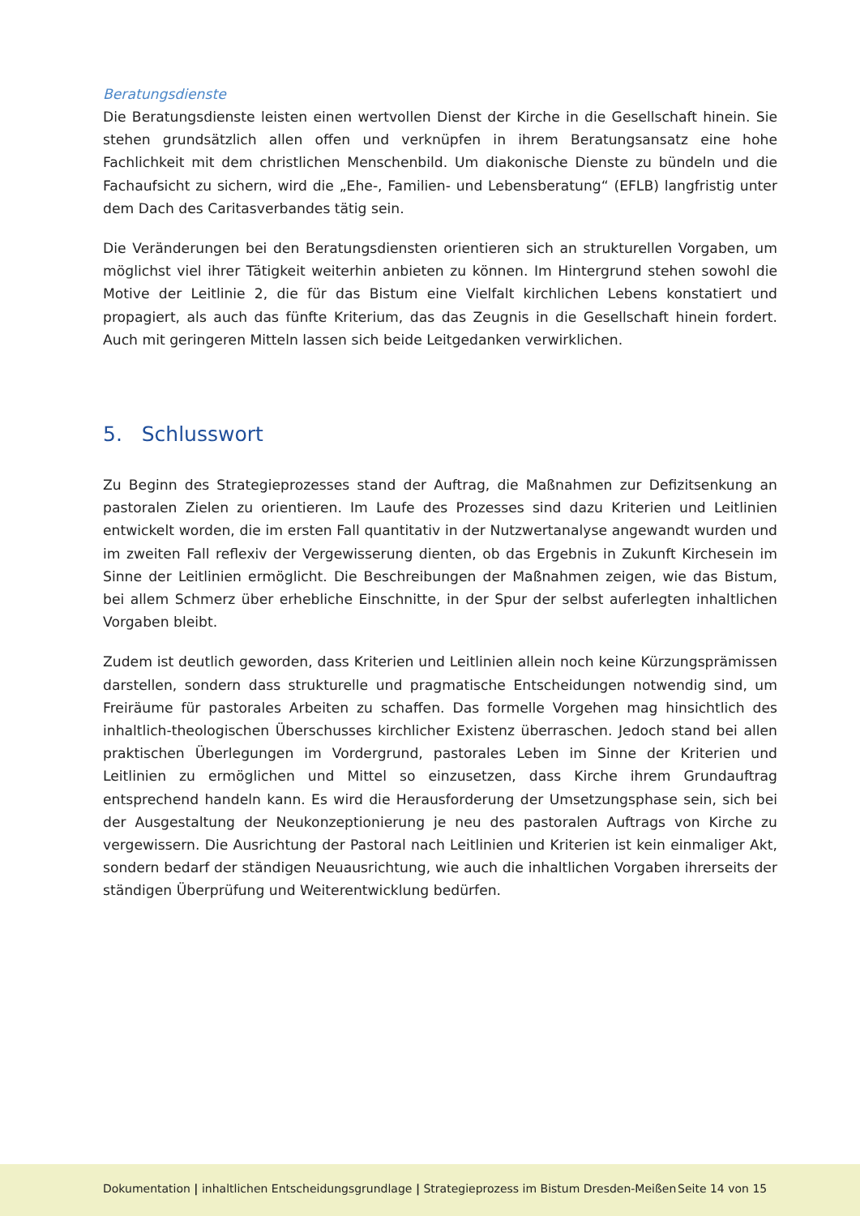Beratungsdienste
Die Beratungsdienste leisten einen wertvollen Dienst der Kirche in die Gesellschaft hinein. Sie stehen grundsätzlich allen offen und verknüpfen in ihrem Beratungsansatz eine hohe Fachlichkeit mit dem christlichen Menschenbild. Um diakonische Dienste zu bündeln und die Fachaufsicht zu sichern, wird die „Ehe-, Familien- und Lebensberatung“ (EFLB) langfristig unter dem Dach des Caritasverbandes tätig sein.
Die Veränderungen bei den Beratungsdiensten orientieren sich an strukturellen Vorgaben, um möglichst viel ihrer Tätigkeit weiterhin anbieten zu können. Im Hintergrund stehen sowohl die Motive der Leitlinie 2, die für das Bistum eine Vielfalt kirchlichen Lebens konstatiert und propagiert, als auch das fünfte Kriterium, das das Zeugnis in die Gesellschaft hinein fordert. Auch mit geringeren Mitteln lassen sich beide Leitgedanken verwirklichen.
5. Schlusswort
Zu Beginn des Strategieprozesses stand der Auftrag, die Maßnahmen zur Defizitsenkung an pastoralen Zielen zu orientieren. Im Laufe des Prozesses sind dazu Kriterien und Leitlinien entwickelt worden, die im ersten Fall quantitativ in der Nutzwertanalyse angewandt wurden und im zweiten Fall reflexiv der Vergewisserung dienten, ob das Ergebnis in Zukunft Kirchesein im Sinne der Leitlinien ermöglicht. Die Beschreibungen der Maßnahmen zeigen, wie das Bistum, bei allem Schmerz über erhebliche Einschnitte, in der Spur der selbst auferlegten inhaltlichen Vorgaben bleibt.
Zudem ist deutlich geworden, dass Kriterien und Leitlinien allein noch keine Kürzungsprämissen darstellen, sondern dass strukturelle und pragmatische Entscheidungen notwendig sind, um Freiräume für pastorales Arbeiten zu schaffen. Das formelle Vorgehen mag hinsichtlich des inhaltlich-theologischen Überschusses kirchlicher Existenz überraschen. Jedoch stand bei allen praktischen Überlegungen im Vordergrund, pastorales Leben im Sinne der Kriterien und Leitlinien zu ermöglichen und Mittel so einzusetzen, dass Kirche ihrem Grundauftrag entsprechend handeln kann. Es wird die Herausforderung der Umsetzungsphase sein, sich bei der Ausgestaltung der Neukonzeptionierung je neu des pastoralen Auftrags von Kirche zu vergewissern. Die Ausrichtung der Pastoral nach Leitlinien und Kriterien ist kein einmaliger Akt, sondern bedarf der ständigen Neuausrichtung, wie auch die inhaltlichen Vorgaben ihrerseits der ständigen Überprüfung und Weiterentwicklung bedürfen.
Dokumentation | inhaltlichen Entscheidungsgrundlage | Strategieprozess im Bistum Dresden-Meißen
Seite 14 von 15